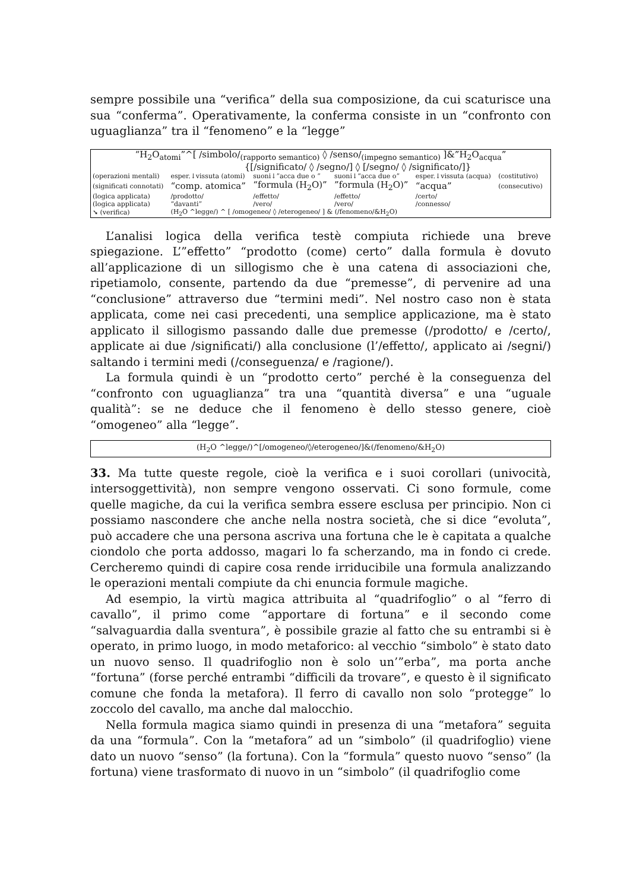sempre possibile una “verifica” della sua composizione, da cui scaturisce una sua “conferma”. Operativamente, la conferma consiste in un “confronto con uguaglianza” tra il “fenomeno” e la “legge”
| “H<sub>2</sub>O<sub>atomi</sub>”^[ /simbolo/<sub>(rapporto semantico)</sub> ◊ /senso/<sub>(impegno semantico)</sub> ]&”H<sub>2</sub>O<sub>acqua</sub>” | | | | | | |
| | {[/significato/ ◊ /segno/] ◊ [/segno/ ◊ /significato/]} | | | | | |
| (operazioni mentali) | esper.↓vissuta (atomi) | suoni↓”acca due o ” | suoni↓“acca due o” | esper.↓vissuta (acqua) | (costitutivo) | |
| (significati connotati) | “comp. atomica” | “formula (H<sub>2</sub>O)” | ”formula (H<sub>2</sub>O)” | “acqua” | (consecutivo) | |
| (logica applicata) | /prodotto/ | /effetto/ | /effetto/ | /certo/ | | |
| (logica applicata) | “davanti” | /vero/ | /vero/ | /connesso/ | | |
| ➘ (verifica) | (H<sub>2</sub>O ^legge/) ^ [ /omogeneo/ ◊ /eterogeneo/ ] & (/fenomeno/&H<sub>2</sub>O) | | | | | |
L’analisi logica della verifica testè compiuta richiede una breve spiegazione. L’”effetto” “prodotto (come) certo” dalla formula è dovuto all’applicazione di un sillogismo che è una catena di associazioni che, ripetiamolo, consente, partendo da due “premesse”, di pervenire ad una “conclusione” attraverso due “termini medi”. Nel nostro caso non è stata applicata, come nei casi precedenti, una semplice applicazione, ma è stato applicato il sillogismo passando dalle due premesse (/prodotto/ e /certo/, applicate ai due /significati/) alla conclusione (l’/effetto/, applicato ai /segni/) saltando i termini medi (/conseguenza/ e /ragione/).
La formula quindi è un “prodotto certo” perché è la conseguenza del “confronto con uguaglianza” tra una “quantità diversa” e una “uguale qualità”: se ne deduce che il fenomeno è dello stesso genere, cioè “omogeneo” alla “legge”.
(H<sub>2</sub>O ^legge/)^[/omogeneo/◊/eterogeneo/]&(/fenomeno/&H<sub>2</sub>O)
33. Ma tutte queste regole, cioè la verifica e i suoi corollari (univocità, intersoggettività), non sempre vengono osservati. Ci sono formule, come quelle magiche, da cui la verifica sembra essere esclusa per principio. Non ci possiamo nascondere che anche nella nostra società, che si dice “evoluta”, può accadere che una persona ascriva una fortuna che le è capitata a qualche ciondolo che porta addosso, magari lo fa scherzando, ma in fondo ci crede. Cercheremo quindi di capire cosa rende irriducibile una formula analizzando le operazioni mentali compiute da chi enuncia formule magiche.
Ad esempio, la virtù magica attribuita al “quadrifoglio” o al “ferro di cavallo”, il primo come “apportare di fortuna” e il secondo come “salvaguardia dalla sventura”, è possibile grazie al fatto che su entrambi si è operato, in primo luogo, in modo metaforico: al vecchio “simbolo” è stato dato un nuovo senso. Il quadrifoglio non è solo un’”erba”, ma porta anche “fortuna” (forse perché entrambi “difficili da trovare”, e questo è il significato comune che fonda la metafora). Il ferro di cavallo non solo “protegge” lo zoccolo del cavallo, ma anche dal malocchio.
Nella formula magica siamo quindi in presenza di una “metafora” seguita da una “formula”. Con la “metafora” ad un “simbolo” (il quadrifoglio) viene dato un nuovo “senso” (la fortuna). Con la “formula” questo nuovo “senso” (la fortuna) viene trasformato di nuovo in un “simbolo” (il quadrifoglio come